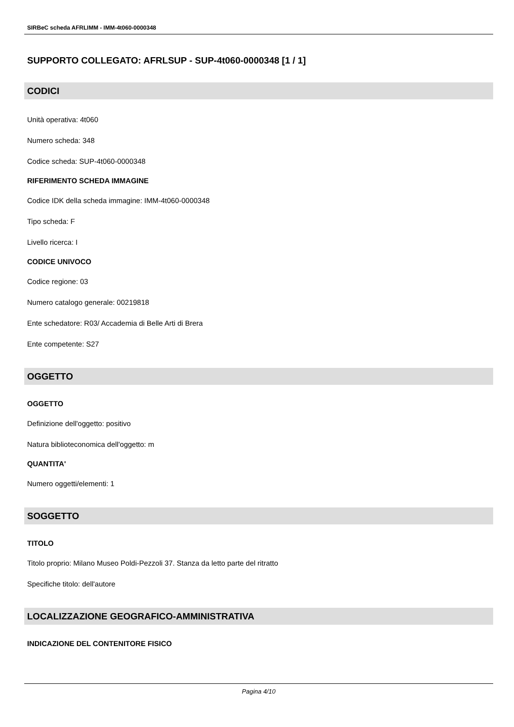SIRBeC scheda AFRLIMM - IMM-4t060-0000348
SUPPORTO COLLEGATO: AFRLSUP - SUP-4t060-0000348 [1 / 1]
CODICI
Unità operativa: 4t060
Numero scheda: 348
Codice scheda: SUP-4t060-0000348
RIFERIMENTO SCHEDA IMMAGINE
Codice IDK della scheda immagine: IMM-4t060-0000348
Tipo scheda: F
Livello ricerca: I
CODICE UNIVOCO
Codice regione: 03
Numero catalogo generale: 00219818
Ente schedatore: R03/ Accademia di Belle Arti di Brera
Ente competente: S27
OGGETTO
OGGETTO
Definizione dell'oggetto: positivo
Natura biblioteconomica dell'oggetto: m
QUANTITA'
Numero oggetti/elementi: 1
SOGGETTO
TITOLO
Titolo proprio: Milano Museo Poldi-Pezzoli 37. Stanza da letto parte del ritratto
Specifiche titolo: dell'autore
LOCALIZZAZIONE GEOGRAFICO-AMMINISTRATIVA
INDICAZIONE DEL CONTENITORE FISICO
Pagina 4/10